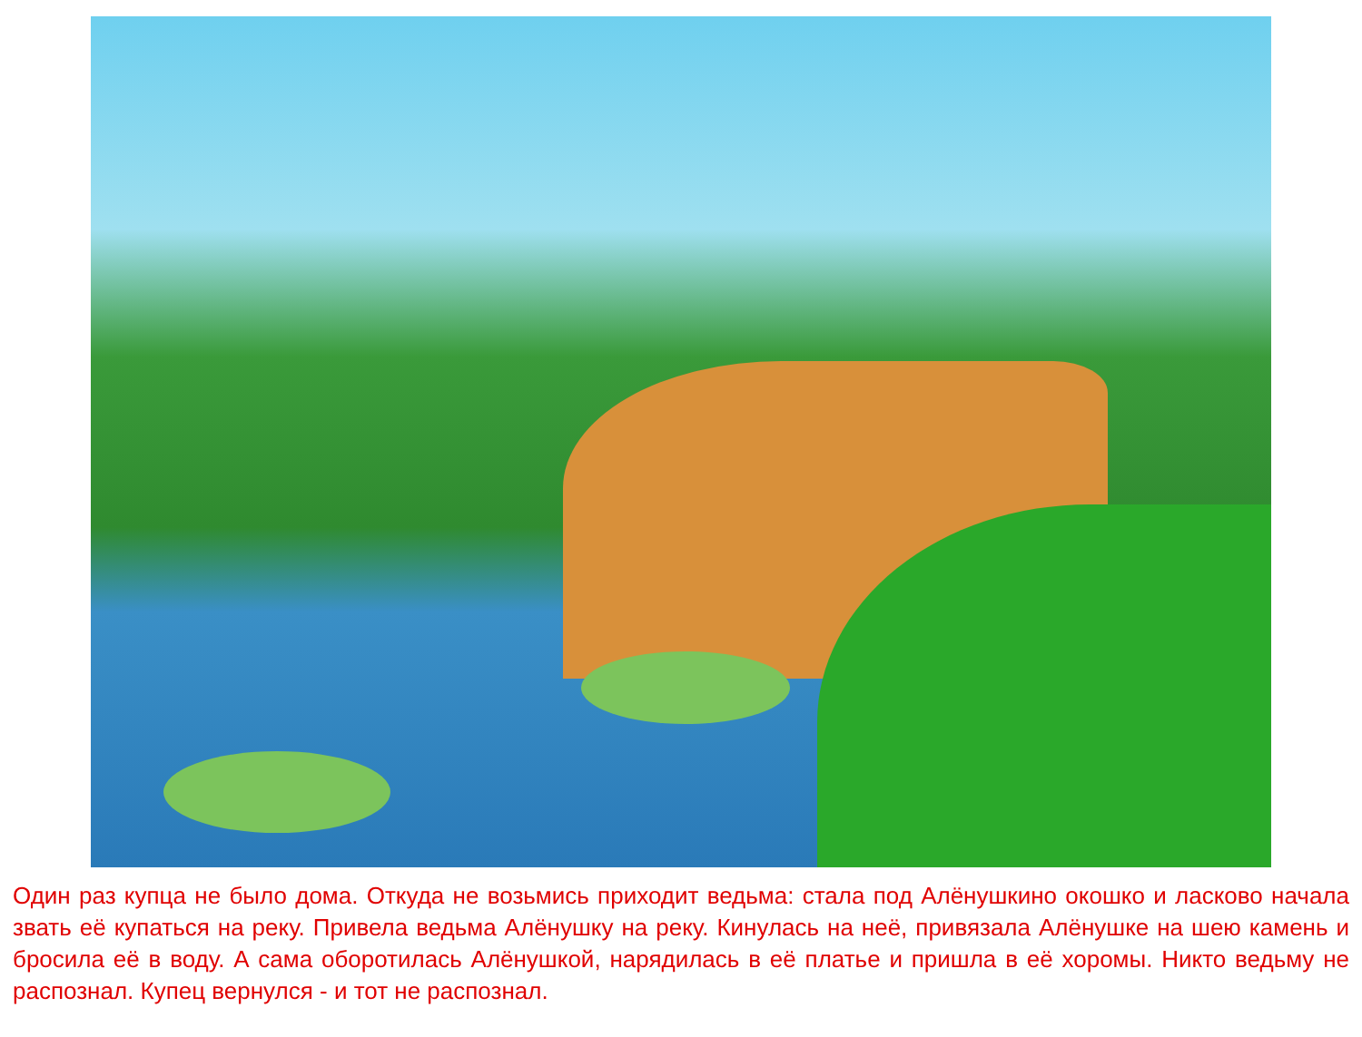Один раз купца не было дома. Откуда не возьмись приходит ведьма: стала под Алёнушкино окошко и ласково начала звать её купаться на реку. Привела ведьма Алёнушку на реку. Кинулась на неё, привязала Алёнушке на шею камень и бросила её в воду. А сама оборотилась Алёнушкой, нарядилась в её платье и пришла в её хоромы. Никто ведьму не распознал. Купец вернулся - и тот не распознал.